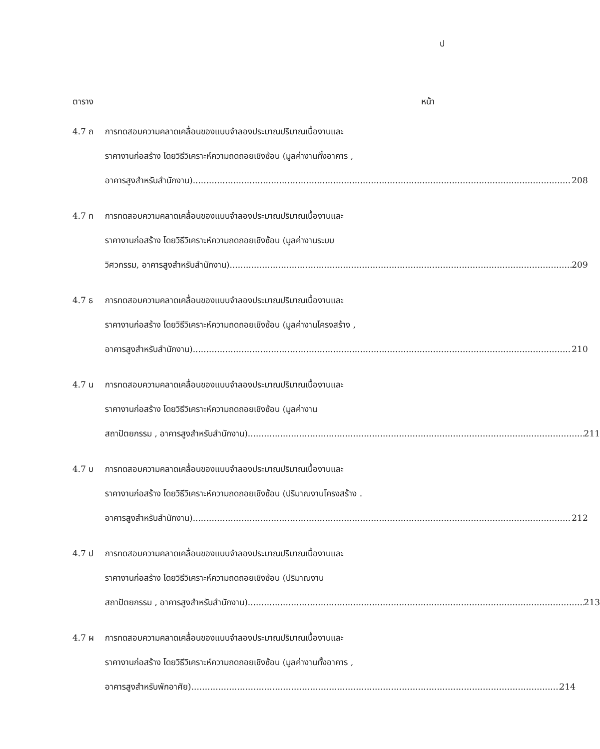ป
ตาราง หน้า
4.7 ถ การทดสอบความคลาดเคลื่อนของแบบจำลองประมาณปริมาณเนื้องานและ
ราคางานก่อสร้าง โดยวิธีวิเคราะห์ความถดถอยเชิงซ้อน (มูลค่างานทั้งอาคาร ,
อาคารสูงสำหรับสำนักงาน) 208
4.7 ท การทดสอบความคลาดเคลื่อนของแบบจำลองประมาณปริมาณเนื้องานและ
ราคางานก่อสร้าง โดยวิธีวิเคราะห์ความถดถอยเชิงซ้อน (มูลค่างานระบบ
วิศวกรรม, อาคารสูงสำหรับสำนักงาน) 209
4.7 ธ การทดสอบความคลาดเคลื่อนของแบบจำลองประมาณปริมาณเนื้องานและ
ราคางานก่อสร้าง โดยวิธีวิเคราะห์ความถดถอยเชิงซ้อน (มูลค่างานโครงสร้าง ,
อาคารสูงสำหรับสำนักงาน) 210
4.7 น การทดสอบความคลาดเคลื่อนของแบบจำลองประมาณปริมาณเนื้องานและ
ราคางานก่อสร้าง โดยวิธีวิเคราะห์ความถดถอยเชิงซ้อน (มูลค่างาน
สถาปัตยกรรม , อาคารสูงสำหรับสำนักงาน) 211
4.7 บ การทดสอบความคลาดเคลื่อนของแบบจำลองประมาณปริมาณเนื้องานและ
ราคางานก่อสร้าง โดยวิธีวิเคราะห์ความถดถอยเชิงซ้อน (ปริมาณงานโครงสร้าง .
อาคารสูงสำหรับสำนักงาน) 212
4.7 ป การทดสอบความคลาดเคลื่อนของแบบจำลองประมาณปริมาณเนื้องานและ
ราคางานก่อสร้าง โดยวิธีวิเคราะห์ความถดถอยเชิงซ้อน (ปริมาณงาน
สถาปัตยกรรม , อาคารสูงสำหรับสำนักงาน) 213
4.7 ผ การทดสอบความคลาดเคลื่อนของแบบจำลองประมาณปริมาณเนื้องานและ
ราคางานก่อสร้าง โดยวิธีวิเคราะห์ความถดถอยเชิงซ้อน (มูลค่างานทั้งอาคาร ,
อาคารสูงสำหรับพักอาศัย) 214